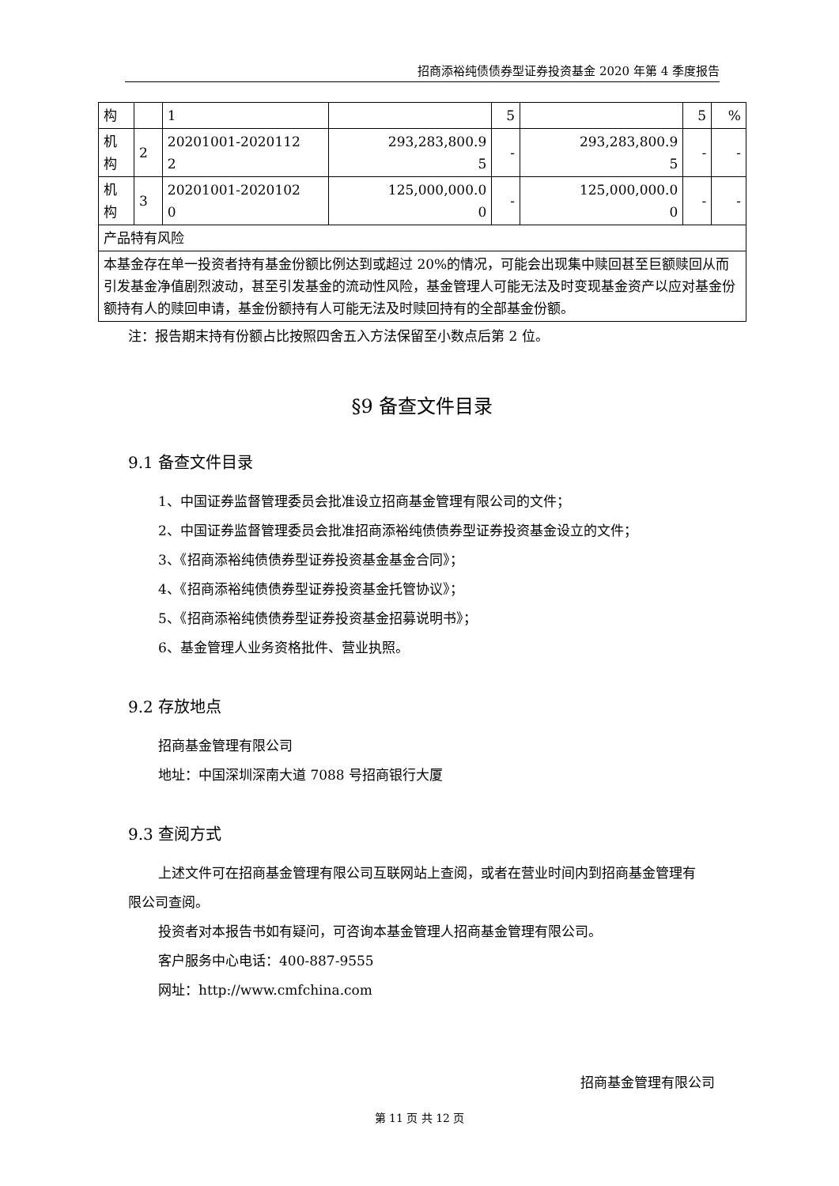招商添裕纯债债券型证券投资基金 2020 年第 4 季度报告
| 构 | | 1 | | 5 | | 5 | % |
| 机 构 | 2 | 20201001-2020112 2 | 293,283,800.9 5 | - | 293,283,800.9 5 | - | - |
| 机 构 | 3 | 20201001-2020102 0 | 125,000,000.0 0 | - | 125,000,000.0 0 | - | - |
| 产品特有风险 | | | | | | | |
| 本基金存在单一投资者持有基金份额比例达到或超过 20%的情况，可能会出现集中赎回甚至巨额赎回从而引发基金净值剧烈波动，甚至引发基金的流动性风险，基金管理人可能无法及时变现基金资产以应对基金份额持有人的赎回申请，基金份额持有人可能无法及时赎回持有的全部基金份额。 | | | | | | | |
注：报告期末持有份额占比按照四舍五入方法保留至小数点后第 2 位。
§9 备查文件目录
9.1 备查文件目录
1、中国证券监督管理委员会批准设立招商基金管理有限公司的文件；
2、中国证券监督管理委员会批准招商添裕纯债债券型证券投资基金设立的文件；
3、《招商添裕纯债债券型证券投资基金基金合同》；
4、《招商添裕纯债债券型证券投资基金托管协议》；
5、《招商添裕纯债债券型证券投资基金招募说明书》；
6、基金管理人业务资格批件、营业执照。
9.2 存放地点
招商基金管理有限公司
地址：中国深圳深南大道 7088 号招商银行大厦
9.3 查阅方式
上述文件可在招商基金管理有限公司互联网站上查阅，或者在营业时间内到招商基金管理有限公司查阅。
投资者对本报告书如有疑问，可咨询本基金管理人招商基金管理有限公司。
客户服务中心电话：400-887-9555
网址：http://www.cmfchina.com
招商基金管理有限公司
第 11 页 共 12 页